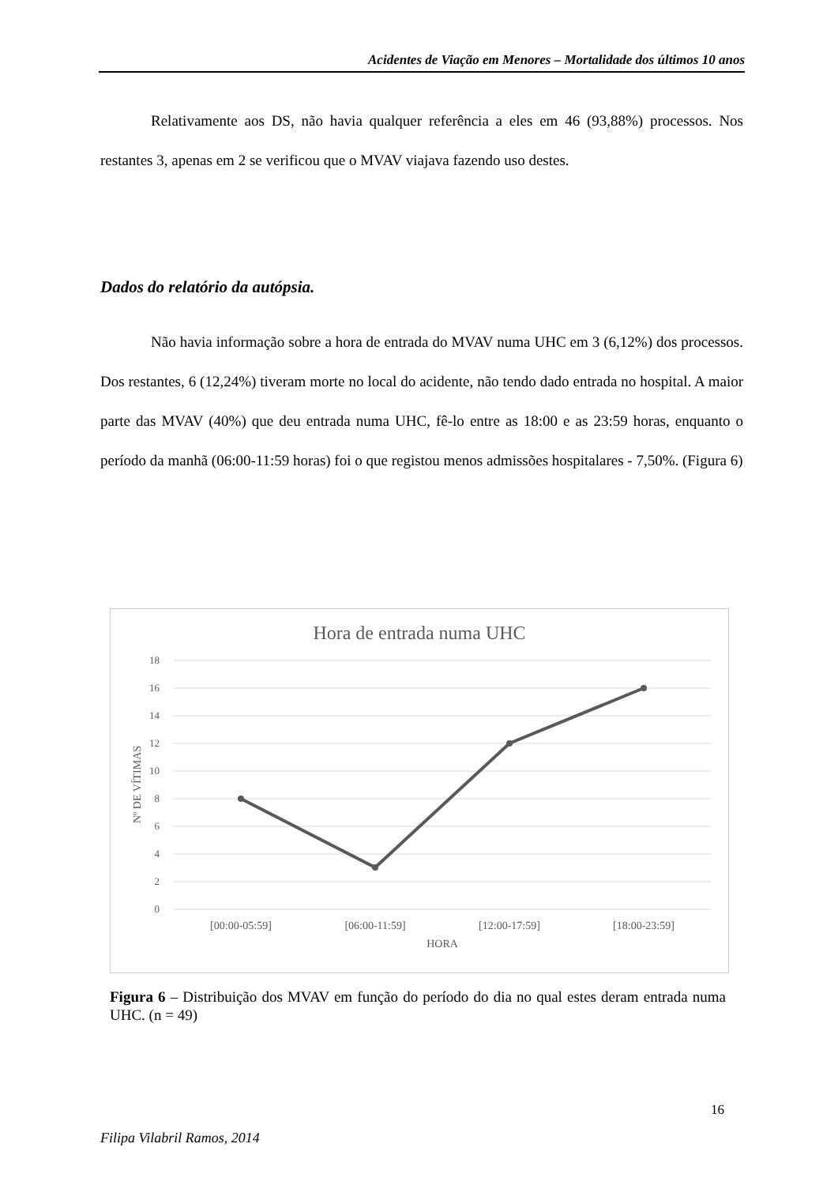Acidentes de Viação em Menores – Mortalidade dos últimos 10 anos
Relativamente aos DS, não havia qualquer referência a eles em 46 (93,88%) processos. Nos restantes 3, apenas em 2 se verificou que o MVAV viajava fazendo uso destes.
Dados do relatório da autópsia.
Não havia informação sobre a hora de entrada do MVAV numa UHC em 3 (6,12%) dos processos. Dos restantes, 6 (12,24%) tiveram morte no local do acidente, não tendo dado entrada no hospital. A maior parte das MVAV (40%) que deu entrada numa UHC, fê-lo entre as 18:00 e as 23:59 horas, enquanto o período da manhã (06:00-11:59 horas) foi o que registou menos admissões hospitalares - 7,50%. (Figura 6)
Hora de entrada numa UHC
18
16
14
12
10
8
6
4
2
0
Nº DE VÍTIMAS
[00:00-05:59]
[06:00-11:59]
[12:00-17:59]
[18:00-23:59]
HORA
Figura 6 – Distribuição dos MVAV em função do período do dia no qual estes deram entrada numa UHC. (n = 49)
16
Filipa Vilabril Ramos, 2014